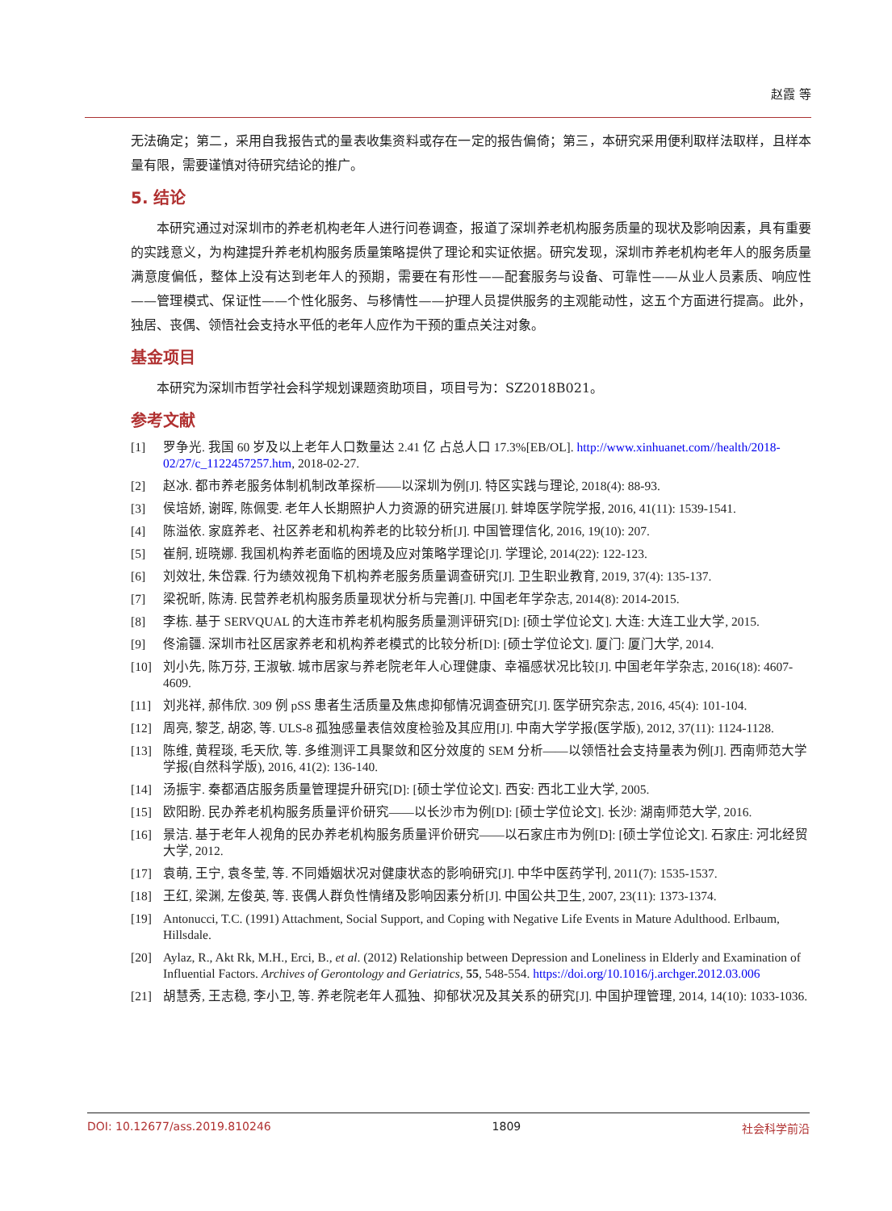赵霞 等
无法确定；第二，采用自我报告式的量表收集资料或存在一定的报告偏倚；第三，本研究采用便利取样法取样，且样本量有限，需要谨慎对待研究结论的推广。
5. 结论
本研究通过对深圳市的养老机构老年人进行问卷调查，报道了深圳养老机构服务质量的现状及影响因素，具有重要的实践意义，为构建提升养老机构服务质量策略提供了理论和实证依据。研究发现，深圳市养老机构老年人的服务质量满意度偏低，整体上没有达到老年人的预期，需要在有形性——配套服务与设备、可靠性——从业人员素质、响应性——管理模式、保证性——个性化服务、与移情性——护理人员提供服务的主观能动性，这五个方面进行提高。此外，独居、丧偶、领悟社会支持水平低的老年人应作为干预的重点关注对象。
基金项目
本研究为深圳市哲学社会科学规划课题资助项目，项目号为：SZ2018B021。
参考文献
[1] 罗争光. 我国 60 岁及以上老年人口数量达 2.41 亿 占总人口 17.3%[EB/OL]. http://www.xinhuanet.com//health/2018-02/27/c_1122457257.htm, 2018-02-27.
[2] 赵冰. 都市养老服务体制机制改革探析——以深圳为例[J]. 特区实践与理论, 2018(4): 88-93.
[3] 侯培娇, 谢晖, 陈佩雯. 老年人长期照护人力资源的研究进展[J]. 蚌埠医学院学报, 2016, 41(11): 1539-1541.
[4] 陈溢依. 家庭养老、社区养老和机构养老的比较分析[J]. 中国管理信化, 2016, 19(10): 207.
[5] 崔舸, 班晓娜. 我国机构养老面临的困境及应对策略学理论[J]. 学理论, 2014(22): 122-123.
[6] 刘效壮, 朱岱霖. 行为绩效视角下机构养老服务质量调查研究[J]. 卫生职业教育, 2019, 37(4): 135-137.
[7] 梁祝昕, 陈涛. 民营养老机构服务质量现状分析与完善[J]. 中国老年学杂志, 2014(8): 2014-2015.
[8] 李栋. 基于 SERVQUAL 的大连市养老机构服务质量测评研究[D]: [硕士学位论文]. 大连: 大连工业大学, 2015.
[9] 佟渝疆. 深圳市社区居家养老和机构养老模式的比较分析[D]: [硕士学位论文]. 厦门: 厦门大学, 2014.
[10] 刘小先, 陈万芬, 王淑敏. 城市居家与养老院老年人心理健康、幸福感状况比较[J]. 中国老年学杂志, 2016(18): 4607-4609.
[11] 刘兆祥, 郝伟欣. 309 例 pSS 患者生活质量及焦虑抑郁情况调查研究[J]. 医学研究杂志, 2016, 45(4): 101-104.
[12] 周亮, 黎芝, 胡宓, 等. ULS-8 孤独感量表信效度检验及其应用[J]. 中南大学学报(医学版), 2012, 37(11): 1124-1128.
[13] 陈维, 黄程琰, 毛天欣, 等. 多维测评工具聚敛和区分效度的 SEM 分析——以领悟社会支持量表为例[J]. 西南师范大学学报(自然科学版), 2016, 41(2): 136-140.
[14] 汤振宇. 秦都酒店服务质量管理提升研究[D]: [硕士学位论文]. 西安: 西北工业大学, 2005.
[15] 欧阳盼. 民办养老机构服务质量评价研究——以长沙市为例[D]: [硕士学位论文]. 长沙: 湖南师范大学, 2016.
[16] 景洁. 基于老年人视角的民办养老机构服务质量评价研究——以石家庄市为例[D]: [硕士学位论文]. 石家庄: 河北经贸大学, 2012.
[17] 袁萌, 王宁, 袁冬莹, 等. 不同婚姻状况对健康状态的影响研究[J]. 中华中医药学刊, 2011(7): 1535-1537.
[18] 王红, 梁渊, 左俊英, 等. 丧偶人群负性情绪及影响因素分析[J]. 中国公共卫生, 2007, 23(11): 1373-1374.
[19] Antonucci, T.C. (1991) Attachment, Social Support, and Coping with Negative Life Events in Mature Adulthood. Erlbaum, Hillsdale.
[20] Aylaz, R., Akt Rk, M.H., Erci, B., et al. (2012) Relationship between Depression and Loneliness in Elderly and Examination of Influential Factors. Archives of Gerontology and Geriatrics, 55, 548-554. https://doi.org/10.1016/j.archger.2012.03.006
[21] 胡慧秀, 王志稳, 李小卫, 等. 养老院老年人孤独、抑郁状况及其关系的研究[J]. 中国护理管理, 2014, 14(10): 1033-1036.
DOI: 10.12677/ass.2019.810246 1809 社会科学前沿